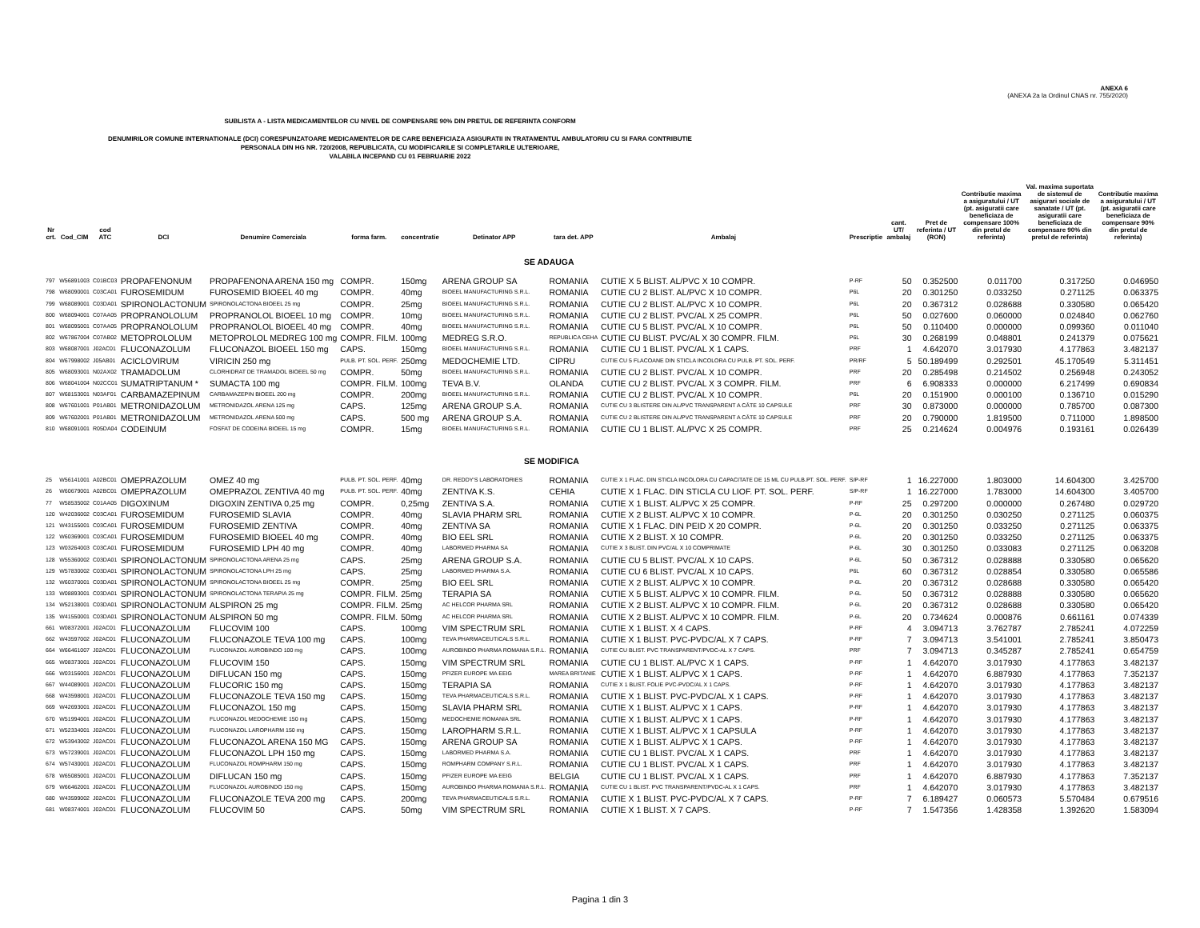ANEXA 6
(ANEXA 2a la Ordinul CNAS nr. 755/2020)
SUBLISTA A - LISTA MEDICAMENTELOR CU NIVEL DE COMPENSARE 90% DIN PRETUL DE REFERINTA CONFORM
DENUMIRILOR COMUNE INTERNATIONALE (DCI) CORESPUNZATOARE MEDICAMENTELOR DE CARE BENEFICIAZA ASIGURATII IN TRATAMENTUL AMBULATORIU CU SI FARA CONTRIBUTIE
PERSONALA DIN HG NR. 720/2008, REPUBLICATA, CU MODIFICARILE SI COMPLETARILE ULTERIOARE,
VALABILA INCEPAND CU 01 FEBRUARIE 2022
| Nr crt. | Cod_CIM | cod ATC | DCI | Denumire Comerciala | forma farm. | concentratie | Detinator APP | tara det. APP | Ambalaj | Prescriptie | cant. UT/ ambalaj | Pret de referinta / UT (RON) | Contributie maxima a asiguratului / UT (pt. asiguratii care beneficiaza de compensare 100% din pretul de referinta) | Val. maxima suportata de sistemul de asigurari sociale de sanatate / UT (pt. asiguratii care beneficiaza de compensare 90% din pretul de referinta) | Contributie maxima a asiguratului / UT (pt. asiguratii care beneficiaza de compensare 90% din pretul de referinta) |
| --- | --- | --- | --- | --- | --- | --- | --- | --- | --- | --- | --- | --- | --- | --- | --- |
| SE ADAUGA | | | | | | | | | | | | | | | |
| 797 | W56891003 | C01BC03 | PROPAFENONUM | PROPAFENONA ARENA 150 mg | COMPR. | 150mg | ARENA GROUP SA | ROMANIA | CUTIE X 5 BLIST. AL/PVC X 10 COMPR. | P-RF | 50 | 0.352500 | 0.011700 | 0.317250 | 0.046950 |
| 798 | W68090001 | C03CA01 | FUROSEMIDUM | FUROSEMID BIOEEL 40 mg | COMPR. | 40mg | BIOEEL MANUFACTURING S.R.L. | ROMANIA | CUTIE CU 2 BLIST. AL/PVC X 10 COMPR. | P6L | 20 | 0.301250 | 0.033250 | 0.271125 | 0.063375 |
| 799 | W68089001 | C03DA01 | SPIRONOLACTONUM | SPIRONOLACTONA BIOEEL 25 mg | COMPR. | 25mg | BIOEEL MANUFACTURING S.R.L. | ROMANIA | CUTIE CU 2 BLIST. AL/PVC X 10 COMPR. | P6L | 20 | 0.367312 | 0.028688 | 0.330580 | 0.065420 |
| 800 | W68094001 | C07AA05 | PROPRANOLOLUM | PROPRANOLOL BIOEEL 10 mg | COMPR. | 10mg | BIOEEL MANUFACTURING S.R.L. | ROMANIA | CUTIE CU 2 BLIST. PVC/AL X 25 COMPR. | P6L | 50 | 0.027600 | 0.060000 | 0.024840 | 0.062760 |
| 801 | W68095001 | C07AA05 | PROPRANOLOLUM | PROPRANOLOL BIOEEL 40 mg | COMPR. | 40mg | BIOEEL MANUFACTURING S.R.L. | ROMANIA | CUTIE CU 5 BLIST. PVC/AL X 10 COMPR. | P6L | 50 | 0.110400 | 0.000000 | 0.099360 | 0.011040 |
| 802 | W67867004 | C07AB02 | METOPROLOLUM | METOPROLOL MEDREG 100 mg | COMPR. FILM. | 100mg | MEDREG S.R.O. | REPUBLICA CEHA | CUTIE CU BLIST. PVC/AL X 30 COMPR. FILM. | P6L | 30 | 0.268199 | 0.048801 | 0.241379 | 0.075621 |
| 803 | W68087001 | J02AC01 | FLUCONAZOLUM | FLUCONAZOL BIOEEL 150 mg | CAPS. | 150mg | BIOEEL MANUFACTURING S.R.L. | ROMANIA | CUTIE CU 1 BLIST. PVC/AL X 1 CAPS. | PRF | 1 | 4.642070 | 3.017930 | 4.177863 | 3.482137 |
| 804 | W67998002 | J05AB01 | ACICLOVIRUM | VIRICIN 250 mg | PULB. PT. SOL. PERF. | 250mg | MEDOCHEMIE LTD. | CIPRU | CUTIE CU 5 FLACOANE DIN STICLA INCOLORA CU PULB. PT. SOL. PERF. | PR/RF | 5 | 50.189499 | 0.292501 | 45.170549 | 5.311451 |
| 805 | W68093001 | N02AX02 | TRAMADOLUM | CLORHIDRAT DE TRAMADOL BIOEEL 50 mg | COMPR. | 50mg | BIOEEL MANUFACTURING S.R.L. | ROMANIA | CUTIE CU 2 BLIST. PVC/AL X 10 COMPR. | PRF | 20 | 0.285498 | 0.214502 | 0.256948 | 0.243052 |
| 806 | W68041004 | N02CC01 | SUMATRIPTANUM * | SUMACTA 100 mg | COMPR. FILM. | 100mg | TEVA B.V. | OLANDA | CUTIE CU 2 BLIST. PVC/AL X 3 COMPR. FILM. | PRF | 6 | 6.908333 | 0.000000 | 6.217499 | 0.690834 |
| 807 | W68153001 | N03AF01 | CARBAMAZEPINUM | CARBAMAZEPIN BIOEEL 200 mg | COMPR. | 200mg | BIOEEL MANUFACTURING S.R.L. | ROMANIA | CUTIE CU 2 BLIST. PVC/AL X 10 COMPR. | P6L | 20 | 0.151900 | 0.000100 | 0.136710 | 0.015290 |
| 808 | W67601001 | P01AB01 | METRONIDAZOLUM | METRONIDAZOL ARENA 125 mg | CAPS. | 125mg | ARENA GROUP S.A. | ROMANIA | CUTIE CU 3 BLISTERE DIN AL/PVC TRANSPARENT A CÂTE 10 CAPSULE | PRF | 30 | 0.873000 | 0.000000 | 0.785700 | 0.087300 |
| 809 | W67602001 | P01AB01 | METRONIDAZOLUM | METRONIDAZOL ARENA 500 mg | CAPS. | 500 mg | ARENA GROUP S.A. | ROMANIA | CUTIE CU 2 BLISTERE DIN AL/PVC TRANSPARENT A CÂTE 10 CAPSULE | PRF | 20 | 0.790000 | 1.819500 | 0.711000 | 1.898500 |
| 810 | W68091001 | R05DA04 | CODEINUM | FOSFAT DE CODEINA BIOEEL 15 mg | COMPR. | 15mg | BIOEEL MANUFACTURING S.R.L. | ROMANIA | CUTIE CU 1 BLIST. AL/PVC X 25 COMPR. | PRF | 25 | 0.214624 | 0.004976 | 0.193161 | 0.026439 |
| SE MODIFICA | | | | | | | | | | | | | | | |
| 25 | W56141001 | A02BC01 | OMEPRAZOLUM | OMEZ 40 mg | PULB. PT. SOL. PERF. | 40mg | DR. REDDY'S LABORATORIES | ROMANIA | CUTIE X 1 FLAC. DIN STICLA INCOLORA CU CAPACITATE DE 15 ML CU PULB.PT. SOL. PERF. | S/P-RF | 1 | 16.227000 | 1.803000 | 14.604300 | 3.425700 |
| 26 | W60679001 | A02BC01 | OMEPRAZOLUM | OMEPRAZOL ZENTIVA 40 mg | PULB. PT. SOL. PERF. | 40mg | ZENTIVA K.S. | CEHIA | CUTIE X 1 FLAC. DIN STICLA CU LIOF. PT. SOL. PERF. | S/P-RF | 1 | 16.227000 | 1.783000 | 14.604300 | 3.405700 |
| 77 | W58535002 | C01AA05 | DIGOXINUM | DIGOXIN ZENTIVA 0,25 mg | COMPR. | 0,25mg | ZENTIVA S.A. | ROMANIA | CUTIE X 1 BLIST. AL/PVC X 25 COMPR. | P-RF | 25 | 0.297200 | 0.000000 | 0.267480 | 0.029720 |
| 120 | W42036002 | C03CA01 | FUROSEMIDUM | FUROSEMID SLAVIA | COMPR. | 40mg | SLAVIA PHARM SRL | ROMANIA | CUTIE X 2 BLIST. AL/PVC X 10 COMPR. | P-6L | 20 | 0.301250 | 0.030250 | 0.271125 | 0.060375 |
| 121 | W43155001 | C03CA01 | FUROSEMIDUM | FUROSEMID ZENTIVA | COMPR. | 40mg | ZENTIVA SA | ROMANIA | CUTIE X 1 FLAC. DIN PEID X 20 COMPR. | P-6L | 20 | 0.301250 | 0.033250 | 0.271125 | 0.063375 |
| 122 | W60369001 | C03CA01 | FUROSEMIDUM | FUROSEMID BIOEEL 40 mg | COMPR. | 40mg | BIO EEL SRL | ROMANIA | CUTIE X 2 BLIST. X 10 COMPR. | P-6L | 20 | 0.301250 | 0.033250 | 0.271125 | 0.063375 |
| 123 | W03264003 | C03CA01 | FUROSEMIDUM | FUROSEMID LPH 40 mg | COMPR. | 40mg | LABORMED PHARMA SA | ROMANIA | CUTIE X 3 BLIST. DIN PVC/AL X 10 COMPRIMATE | P-6L | 30 | 0.301250 | 0.033083 | 0.271125 | 0.063208 |
| 128 | W55360002 | C03DA01 | SPIRONOLACTONUM | SPIRONOLACTONA ARENA 25 mg | CAPS. | 25mg | ARENA GROUP S.A. | ROMANIA | CUTIE CU 5 BLIST. PVC/AL X 10 CAPS. | P-6L | 50 | 0.367312 | 0.028888 | 0.330580 | 0.065620 |
| 129 | W57830002 | C03DA01 | SPIRONOLACTONUM | SPIRONOLACTONA LPH 25 mg | CAPS. | 25mg | LABORMED PHARMA S.A. | ROMANIA | CUTIE CU 6 BLIST. PVC/AL X 10 CAPS. | P6L | 60 | 0.367312 | 0.028854 | 0.330580 | 0.065586 |
| 132 | W60370001 | C03DA01 | SPIRONOLACTONUM | SPIRONOLACTONA BIOEEL 25 mg | COMPR. | 25mg | BIO EEL SRL | ROMANIA | CUTIE X 2 BLIST. AL/PVC X 10 COMPR. | P-6L | 20 | 0.367312 | 0.028688 | 0.330580 | 0.065420 |
| 133 | W08893001 | C03DA01 | SPIRONOLACTONUM | SPIRONOLACTONA TERAPIA 25 mg | COMPR. FILM. | 25mg | TERAPIA SA | ROMANIA | CUTIE X 5 BLIST. AL/PVC X 10 COMPR. FILM. | P-6L | 50 | 0.367312 | 0.028888 | 0.330580 | 0.065620 |
| 134 | W52138001 | C03DA01 | SPIRONOLACTONUM | ALSPIRON 25 mg | COMPR. FILM. | 25mg | AC HELCOR PHARMA SRL | ROMANIA | CUTIE X 2 BLIST. AL/PVC X 10 COMPR. FILM. | P-6L | 20 | 0.367312 | 0.028688 | 0.330580 | 0.065420 |
| 135 | W41550001 | C03DA01 | SPIRONOLACTONUM | ALSPIRON 50 mg | COMPR. FILM. | 50mg | AC HELCOR PHARMA SRL | ROMANIA | CUTIE X 2 BLIST. AL/PVC X 10 COMPR. FILM. | P-6L | 20 | 0.734624 | 0.000876 | 0.661161 | 0.074339 |
| 661 | W08372001 | J02AC01 | FLUCONAZOLUM | FLUCOVIM 100 | CAPS. | 100mg | VIM SPECTRUM SRL | ROMANIA | CUTIE X 1 BLIST. X 4 CAPS. | P-RF | 4 | 3.094713 | 3.762787 | 2.785241 | 4.072259 |
| 662 | W43597002 | J02AC01 | FLUCONAZOLUM | FLUCONAZOLE TEVA 100 mg | CAPS. | 100mg | TEVA PHARMACEUTICALS S.R.L. | ROMANIA | CUTIE X 1 BLIST. PVC-PVDC/AL X 7 CAPS. | P-RF | 7 | 3.094713 | 3.541001 | 2.785241 | 3.850473 |
| 664 | W66461007 | J02AC01 | FLUCONAZOLUM | FLUCONAZOL AUROBINDO 100 mg | CAPS. | 100mg | AUROBINDO PHARMA ROMANIA S.R.L. | ROMANIA | CUTIE CU BLIST. PVC TRANSPARENT/PVDC-AL X 7 CAPS. | PRF | 7 | 3.094713 | 0.345287 | 2.785241 | 0.654759 |
| 665 | W08373001 | J02AC01 | FLUCONAZOLUM | FLUCOVIM 150 | CAPS. | 150mg | VIM SPECTRUM SRL | ROMANIA | CUTIE CU 1 BLIST. AL/PVC X 1 CAPS. | P-RF | 1 | 4.642070 | 3.017930 | 4.177863 | 3.482137 |
| 666 | W03156001 | J02AC01 | FLUCONAZOLUM | DIFLUCAN 150 mg | CAPS. | 150mg | PFIZER EUROPE MA EEIG | MAREA BRITANIE | CUTIE X 1 BLIST. AL/PVC X 1 CAPS. | P-RF | 1 | 4.642070 | 6.887930 | 4.177863 | 7.352137 |
| 667 | W44089001 | J02AC01 | FLUCONAZOLUM | FLUCORIC 150 mg | CAPS. | 150mg | TERAPIA SA | ROMANIA | CUTIE X 1 BLIST. FOLIE PVC-PVDC/AL X 1 CAPS. | P-RF | 1 | 4.642070 | 3.017930 | 4.177863 | 3.482137 |
| 668 | W43598001 | J02AC01 | FLUCONAZOLUM | FLUCONAZOLE TEVA 150 mg | CAPS. | 150mg | TEVA PHARMACEUTICALS S.R.L. | ROMANIA | CUTIE X 1 BLIST. PVC-PVDC/AL X 1 CAPS. | P-RF | 1 | 4.642070 | 3.017930 | 4.177863 | 3.482137 |
| 669 | W42693001 | J02AC01 | FLUCONAZOLUM | FLUCONAZOL 150 mg | CAPS. | 150mg | SLAVIA PHARM SRL | ROMANIA | CUTIE X 1 BLIST. AL/PVC X 1 CAPS. | P-RF | 1 | 4.642070 | 3.017930 | 4.177863 | 3.482137 |
| 670 | W51994001 | J02AC01 | FLUCONAZOLUM | FLUCONAZOL MEDOCHEMIE 150 mg | CAPS. | 150mg | MEDOCHEMIE ROMANIA SRL | ROMANIA | CUTIE X 1 BLIST. AL/PVC X 1 CAPS. | P-RF | 1 | 4.642070 | 3.017930 | 4.177863 | 3.482137 |
| 671 | W52334001 | J02AC01 | FLUCONAZOLUM | FLUCONAZOL LAROPHARM 150 mg | CAPS. | 150mg | LAROPHARM S.R.L. | ROMANIA | CUTIE X 1 BLIST. AL/PVC X 1 CAPSULA | P-RF | 1 | 4.642070 | 3.017930 | 4.177863 | 3.482137 |
| 672 | W53943002 | J02AC01 | FLUCONAZOLUM | FLUCONAZOL ARENA 150 MG | CAPS. | 150mg | ARENA GROUP SA | ROMANIA | CUTIE X 1 BLIST. AL/PVC X 1 CAPS. | P-RF | 1 | 4.642070 | 3.017930 | 4.177863 | 3.482137 |
| 673 | W57239001 | J02AC01 | FLUCONAZOLUM | FLUCONAZOL LPH 150 mg | CAPS. | 150mg | LABORMED PHARMA S.A. | ROMANIA | CUTIE CU 1 BLIST. PVC/AL X 1 CAPS. | PRF | 1 | 4.642070 | 3.017930 | 4.177863 | 3.482137 |
| 674 | W57430001 | J02AC01 | FLUCONAZOLUM | FLUCONAZOL ROMPHARM 150 mg | CAPS. | 150mg | ROMPHARM COMPANY S.R.L. | ROMANIA | CUTIE CU 1 BLIST. PVC/AL X 1 CAPS. | PRF | 1 | 4.642070 | 3.017930 | 4.177863 | 3.482137 |
| 678 | W65085001 | J02AC01 | FLUCONAZOLUM | DIFLUCAN 150 mg | CAPS. | 150mg | PFIZER EUROPE MA EEIG | BELGIA | CUTIE CU 1 BLIST. PVC/AL X 1 CAPS. | PRF | 1 | 4.642070 | 6.887930 | 4.177863 | 7.352137 |
| 679 | W66462001 | J02AC01 | FLUCONAZOLUM | FLUCONAZOL AUROBINDO 150 mg | CAPS. | 150mg | AUROBINDO PHARMA ROMANIA S.R.L. | ROMANIA | CUTIE CU 1 BLIST. PVC TRANSPARENT/PVDC-AL X 1 CAPS. | PRF | 1 | 4.642070 | 3.017930 | 4.177863 | 3.482137 |
| 680 | W43599002 | J02AC01 | FLUCONAZOLUM | FLUCONAZOLE TEVA 200 mg | CAPS. | 200mg | TEVA PHARMACEUTICALS S.R.L. | ROMANIA | CUTIE X 1 BLIST. PVC-PVDC/AL X 7 CAPS. | P-RF | 7 | 6.189427 | 0.060573 | 5.570484 | 0.679516 |
| 681 | W08374001 | J02AC01 | FLUCONAZOLUM | FLUCOVIM 50 | CAPS. | 50mg | VIM SPECTRUM SRL | ROMANIA | CUTIE X 1 BLIST. X 7 CAPS. | P-RF | 7 | 1.547356 | 1.428358 | 1.392620 | 1.583094 |
Pagina 1 din 3